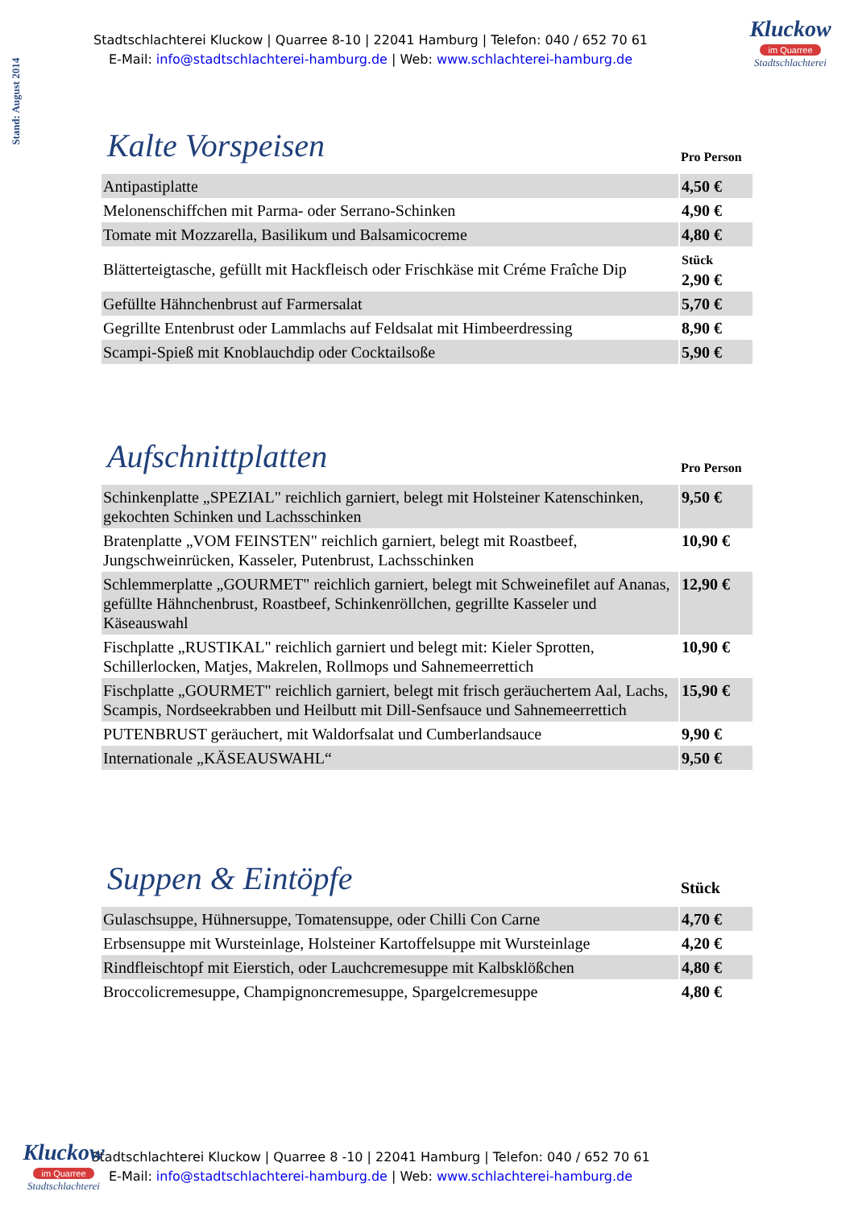Stand: August 2014
Stadtschlachterei Kluckow | Quarree 8-10 | 22041 Hamburg | Telefon: 040 / 652 70 61
E-Mail: info@stadtschlachterei-hamburg.de | Web: www.schlachterei-hamburg.de
Kluckow
im Quarree
Stadtschlachterei
| Kalte Vorspeisen | Pro Person |
| --- | --- |
| Antipastiplatte | 4,50 € |
| Melonenschiffchen mit Parma- oder Serrano-Schinken | 4,90 € |
| Tomate mit Mozzarella, Basilikum und Balsamicocreme | 4,80 € |
| Blätterteigtasche, gefüllt mit Hackfleisch oder Frischkäse mit Créme Fraîche Dip | Stück 2,90 € |
| Gefüllte Hähnchenbrust auf Farmersalat | 5,70 € |
| Gegrillte Entenbrust oder Lammlachs auf Feldsalat mit Himbeerdressing | 8,90 € |
| Scampi-Spieß mit Knoblauchdip oder Cocktailsoße | 5,90 € |
| Aufschnittplatten | Pro Person |
| --- | --- |
| Schinkenplatte „SPEZIAL" reichlich garniert, belegt mit Holsteiner Katenschinken, gekochten Schinken und Lachsschinken | 9,50 € |
| Bratenplatte „VOM FEINSTEN" reichlich garniert, belegt mit Roastbeef, Jungschweinrücken, Kasseler, Putenbrust, Lachsschinken | 10,90 € |
| Schlemmerplatte „GOURMET" reichlich garniert, belegt mit Schweinefilet auf Ananas, gefüllte Hähnchenbrust, Roastbeef, Schinkenröllchen, gegrillte Kasseler und Käseauswahl | 12,90 € |
| Fischplatte „RUSTIKAL" reichlich garniert und belegt mit: Kieler Sprotten, Schillerlocken, Matjes, Makrelen, Rollmops und Sahnemeerrettich | 10,90 € |
| Fischplatte „GOURMET" reichlich garniert, belegt mit frisch geräuchertem Aal, Lachs, Scampis, Nordseekrabben und Heilbutt mit Dill-Senfsauce und Sahnemeerrettich | 15,90 € |
| PUTENBRUST geräuchert, mit Waldorfsalat und Cumberlandsauce | 9,90 € |
| Internationale „KÄSEAUSWAHL“ | 9,50 € |
| Suppen & Eintöpfe | Stück |
| --- | --- |
| Gulaschsuppe, Hühnersuppe, Tomatensuppe, oder Chilli Con Carne | 4,70 € |
| Erbsensuppe mit Wursteinlage, Holsteiner Kartoffelsuppe mit Wursteinlage | 4,20 € |
| Rindfleischtopf mit Eierstich, oder Lauchcremesuppe mit Kalbsklößchen | 4,80 € |
| Broccolicremesuppe, Champignoncremesuppe, Spargelcremesuppe | 4,80 € |
Kluckow
im Quarree
Stadtschlachterei
Stadtschlachterei Kluckow | Quarree 8 -10 | 22041 Hamburg | Telefon: 040 / 652 70 61
E-Mail: info@stadtschlachterei-hamburg.de | Web: www.schlachterei-hamburg.de